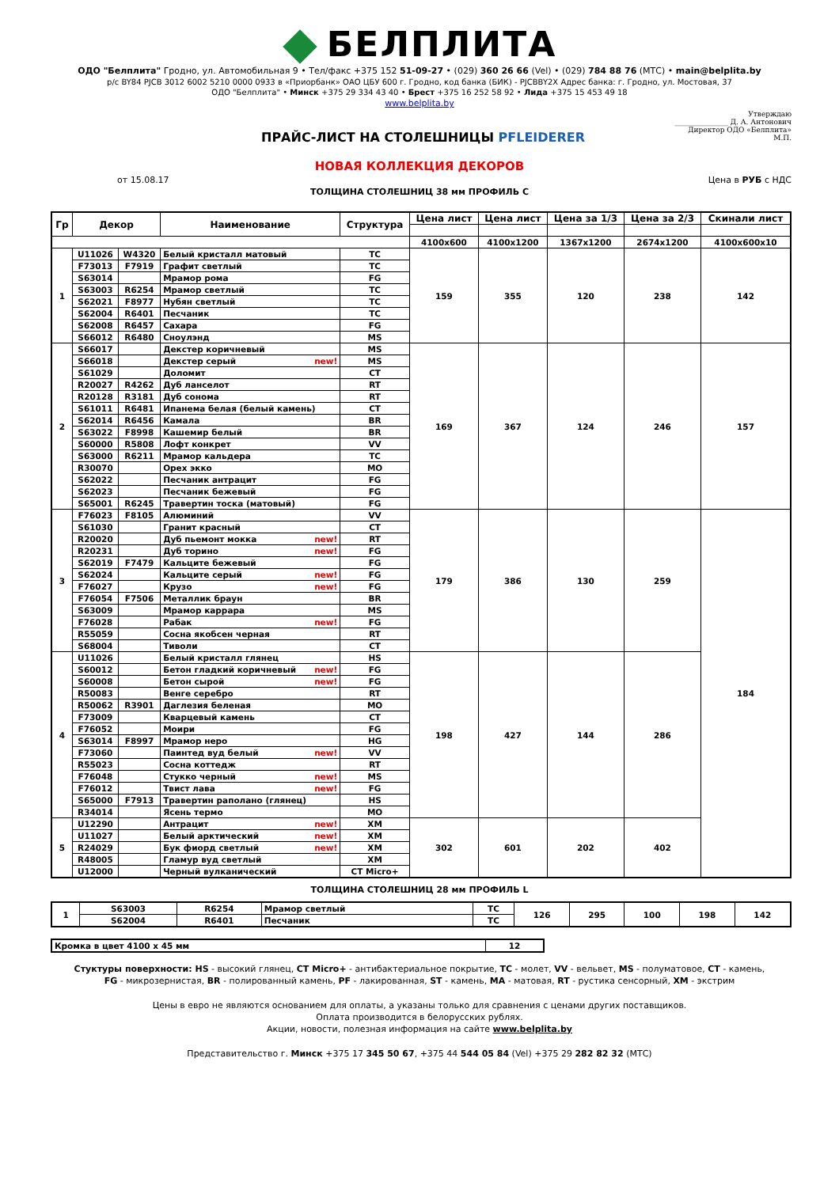БЕЛПЛИТА
ОДО "Белплита" Гродно, ул. Автомобильная 9 • Тел/факс +375 152 51-09-27 • (029) 360 26 66 (Vel) • (029) 784 88 76 (МТС) • main@belplita.by
р/с BY84 PJCB 3012 6002 5210 0000 0933 в «Приорбанк» ОАО ЦБУ 600 г. Гродно, код банка (БИК) - PJCBBY2X Адрес банка: г. Гродно, ул. Мостовая, 37
ОДО "Белплита" • Минск +375 29 334 43 40 • Брест +375 16 252 58 92 • Лида +375 15 453 49 18
www.belplita.by
ПРАЙС-ЛИСТ НА СТОЛЕШНИЦЫ PFLEIDERER
Утверждаю
_______________ Д. А. Антонович
Директор ОДО «Белплита»
М.П.
НОВАЯ КОЛЛЕКЦИЯ ДЕКОРОВ
от 15.08.17 Цена в РУБ с НДС
ТОЛЩИНА СТОЛЕШНИЦ 38 мм ПРОФИЛЬ С
| Гр | Декор | | Наименование | Структура | Цена лист | Цена лист | Цена за 1/3 | Цена за 2/3 | Скинали лист |
| --- | --- | --- | --- | --- | --- | --- | --- | --- | --- |
| | | | | | 4100x600 | 4100x1200 | 1367x1200 | 2674x1200 | 4100x600x10 |
| 1 | U11026 | W4320 | Белый кристалл матовый | TC | 159 | 355 | 120 | 238 | 142 |
| | F73013 | F7919 | Графит светлый | TC | | | | | |
| | S63014 | | Мрамор рома | FG | | | | | |
| | S63003 | R6254 | Мрамор светлый | TC | | | | | |
| | S62021 | F8977 | Нубян светлый | TC | | | | | |
| | S62004 | R6401 | Песчаник | TC | | | | | |
| | S62008 | R6457 | Сахара | FG | | | | | |
| | S66012 | R6480 | Сноулэнд | MS | | | | | |
| 2 | S66017 | | Декстер коричневый | MS | 169 | 367 | 124 | 246 | 157 |
| | S66018 | | Декстер серый new! | MS | | | | | |
| | S61029 | | Доломит | CT | | | | | |
| | R20027 | R4262 | Дуб ланселот | RT | | | | | |
| | R20128 | R3181 | Дуб сонома | RT | | | | | |
| | S61011 | R6481 | Ипанема белая (белый камень) | CT | | | | | |
| | S62014 | R6456 | Камала | BR | | | | | |
| | S63022 | F8998 | Кашемир белый | BR | | | | | |
| | S60000 | R5808 | Лофт конкрет | VV | | | | | |
| | S63000 | R6211 | Мрамор кальдера | TC | | | | | |
| | R30070 | | Орех экко | MO | | | | | |
| | S62022 | | Песчаник антрацит | FG | | | | | |
| | S62023 | | Песчаник бежевый | FG | | | | | |
| | S65001 | R6245 | Травертин тоска (матовый) | FG | | | | | |
| 3 | F76023 | F8105 | Алюминий | VV | 179 | 386 | 130 | 259 | 184 |
| | S61030 | | Гранит красный | CT | | | | | |
| | R20020 | | Дуб пьемонт мокка new! | RT | | | | | |
| | R20231 | | Дуб торино new! | FG | | | | | |
| | S62019 | F7479 | Кальците бежевый | FG | | | | | |
| | S62024 | | Кальците серый new! | FG | | | | | |
| | F76027 | | Крузо new! | FG | | | | | |
| | F76054 | F7506 | Металлик браун | BR | | | | | |
| | S63009 | | Мрамор каррара | MS | | | | | |
| | F76028 | | Рабак new! | FG | | | | | |
| | R55059 | | Сосна якобсен черная | RT | | | | | |
| | S68004 | | Тиволи | CT | | | | | |
| 4 | U11026 | | Белый кристалл глянец | HS | 198 | 427 | 144 | 286 | |
| | S60012 | | Бетон гладкий коричневый new! | FG | | | | | |
| | S60008 | | Бетон сырой new! | FG | | | | | |
| | R50083 | | Венге серебро | RT | | | | | |
| | R50062 | R3901 | Даглезия беленая | MO | | | | | |
| | F73009 | | Кварцевый камень | CT | | | | | |
| | F76052 | | Моири | FG | | | | | |
| | S63014 | F8997 | Мрамор неро | HG | | | | | |
| | F73060 | | Паинтед вуд белый new! | VV | | | | | |
| | R55023 | | Сосна коттедж | RT | | | | | |
| | F76048 | | Стукко черный new! | MS | | | | | |
| | F76012 | | Твист лава new! | FG | | | | | |
| | S65000 | F7913 | Травертин раполано (глянец) | HS | | | | | |
| | R34014 | | Ясень термо | MO | | | | | |
| 5 | U12290 | | Антрацит new! | XM | 302 | 601 | 202 | 402 | |
| | U11027 | | Белый арктический new! | XM | | | | | |
| | R24029 | | Бук фиорд светлый new! | XM | | | | | |
| | R48005 | | Гламур вуд светлый | XM | | | | | |
| | U12000 | | Черный вулканический | CT Micro+ | | | | | |
ТОЛЩИНА СТОЛЕШНИЦ 28 мм ПРОФИЛЬ L
| 1 | S63003 | R6254 | Мрамор светлый | TC | 126 | 295 | 100 | 198 | 142 |
| | S62004 | R6401 | Песчаник | TC | | | | | |
| Кромка в цвет 4100 х 45 мм | 12 |
Стуктуры поверхности: HS - высокий глянец, CT Micro+ - антибактериальное покрытие, TC - молет, VV - вельвет, MS - полуматовое, CT - камень,
FG - микрозернистая, BR - полированный камень, PF - лакированная, ST - камень, MA - матовая, RT - рустика сенсорный, XM - экстрим
Цены в евро не являются основанием для оплаты, а указаны только для сравнения с ценами других поставщиков.
Оплата производится в белорусских рублях.
Акции, новости, полезная информация на сайте www.belplita.by
Представительство г. Минск +375 17 345 50 67, +375 44 544 05 84 (Vel) +375 29 282 82 32 (МТС)